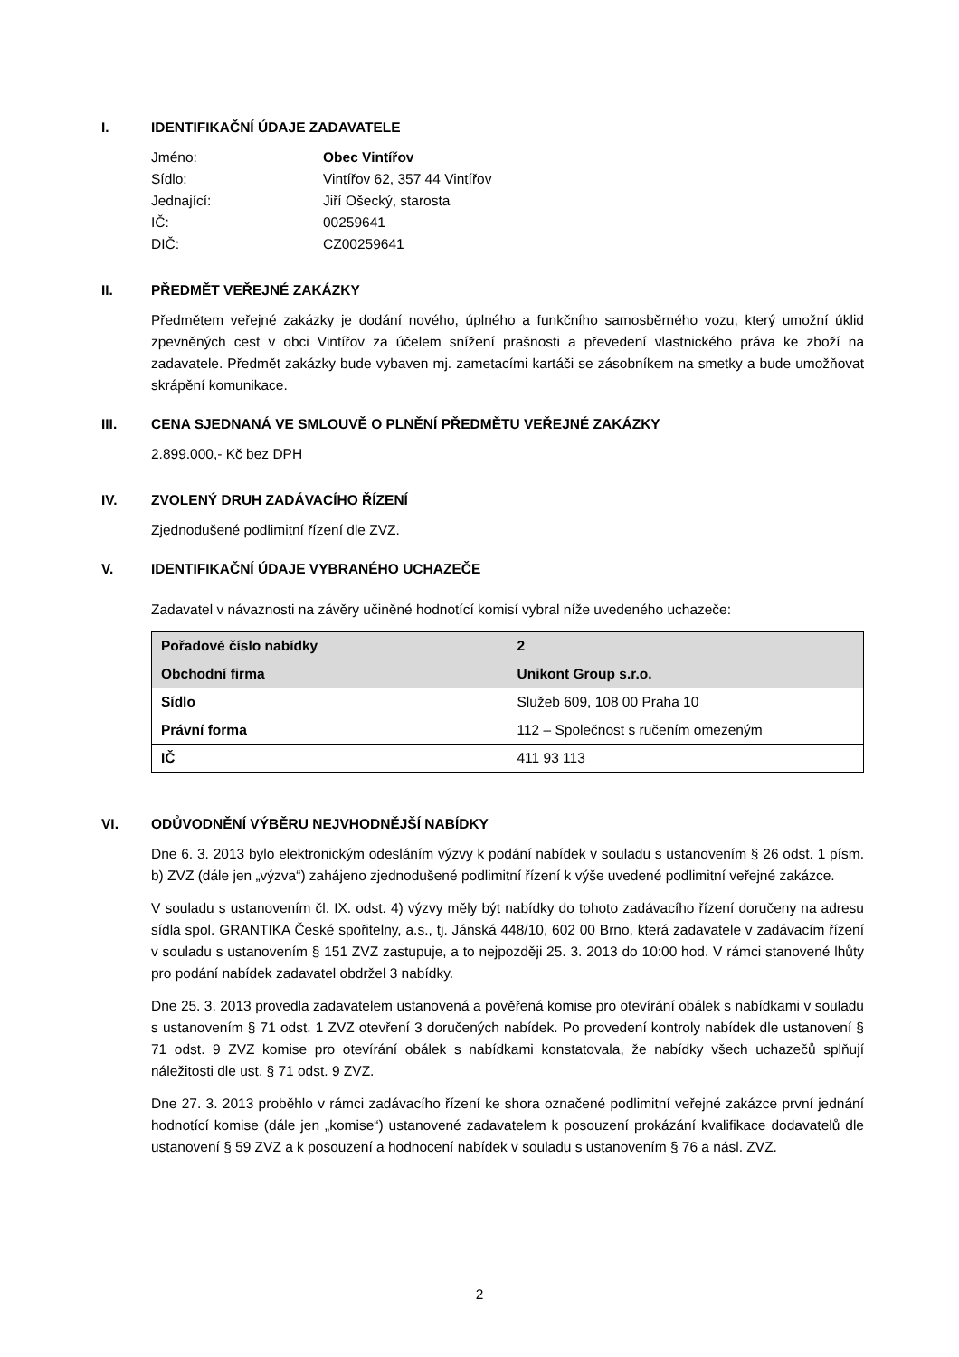I. IDENTIFIKAČNÍ ÚDAJE ZADAVATELE
Jméno: Obec Vintířov Sídlo: Vintířov 62, 357 44 Vintířov Jednající: Jiří Ošecký, starosta IČ: 00259641 DIČ: CZ00259641
II. PŘEDMĚT VEŘEJNÉ ZAKÁZKY
Předmětem veřejné zakázky je dodání nového, úplného a funkčního samosběrného vozu, který umožní úklid zpevněných cest v obci Vintířov za účelem snížení prašnosti a převedení vlastnického práva ke zboží na zadavatele. Předmět zakázky bude vybaven mj. zametacími kartáči se zásobníkem na smetky a bude umožňovat skrápění komunikace.
III. CENA SJEDNANÁ VE SMLOUVĚ O PLNĚNÍ PŘEDMĚTU VEŘEJNÉ ZAKÁZKY
2.899.000,- Kč bez DPH
IV. ZVOLENÝ DRUH ZADÁVACÍHO ŘÍZENÍ
Zjednodušené podlimitní řízení dle ZVZ.
V. IDENTIFIKAČNÍ ÚDAJE VYBRANÉHO UCHAZEČE
Zadavatel v návaznosti na závěry učiněné hodnotící komisí vybral níže uvedeného uchazeče:
| Pořadové číslo nabídky | 2 |
| Obchodní firma | Unikont Group s.r.o. |
| Sídlo | Služeb 609, 108 00 Praha 10 |
| Právní forma | 112 – Společnost s ručením omezeným |
| IČ | 411 93 113 |
VI. ODŮVODNĚNÍ VÝBĚRU NEJVHODNĚJŠÍ NABÍDKY
Dne 6. 3. 2013 bylo elektronickým odesláním výzvy k podání nabídek v souladu s ustanovením § 26 odst. 1 písm. b) ZVZ (dále jen „výzva“) zahájeno zjednodušené podlimitní řízení k výše uvedené podlimitní veřejné zakázce.
V souladu s ustanovením čl. IX. odst. 4) výzvy měly být nabídky do tohoto zadávacího řízení doručeny na adresu sídla spol. GRANTIKA České spořitelny, a.s., tj. Jánská 448/10, 602 00 Brno, která zadavatele v zadávacím řízení v souladu s ustanovením § 151 ZVZ zastupuje, a to nejpozději 25. 3. 2013 do 10:00 hod. V rámci stanovené lhůty pro podání nabídek zadavatel obdržel 3 nabídky.
Dne 25. 3. 2013 provedla zadavatelem ustanovená a pověřená komise pro otevírání obálek s nabídkami v souladu s ustanovením § 71 odst. 1 ZVZ otevření 3 doručených nabídek. Po provedení kontroly nabídek dle ustanovení § 71 odst. 9 ZVZ komise pro otevírání obálek s nabídkami konstatovala, že nabídky všech uchazečů splňují náležitosti dle ust. § 71 odst. 9 ZVZ.
Dne 27. 3. 2013 proběhlo v rámci zadávacího řízení ke shora označené podlimitní veřejné zakázce první jednání hodnotící komise (dále jen „komise“) ustanovené zadavatelem k posouzení prokázání kvalifikace dodavatelů dle ustanovení § 59 ZVZ a k posouzení a hodnocení nabídek v souladu s ustanovením § 76 a násl. ZVZ.
2